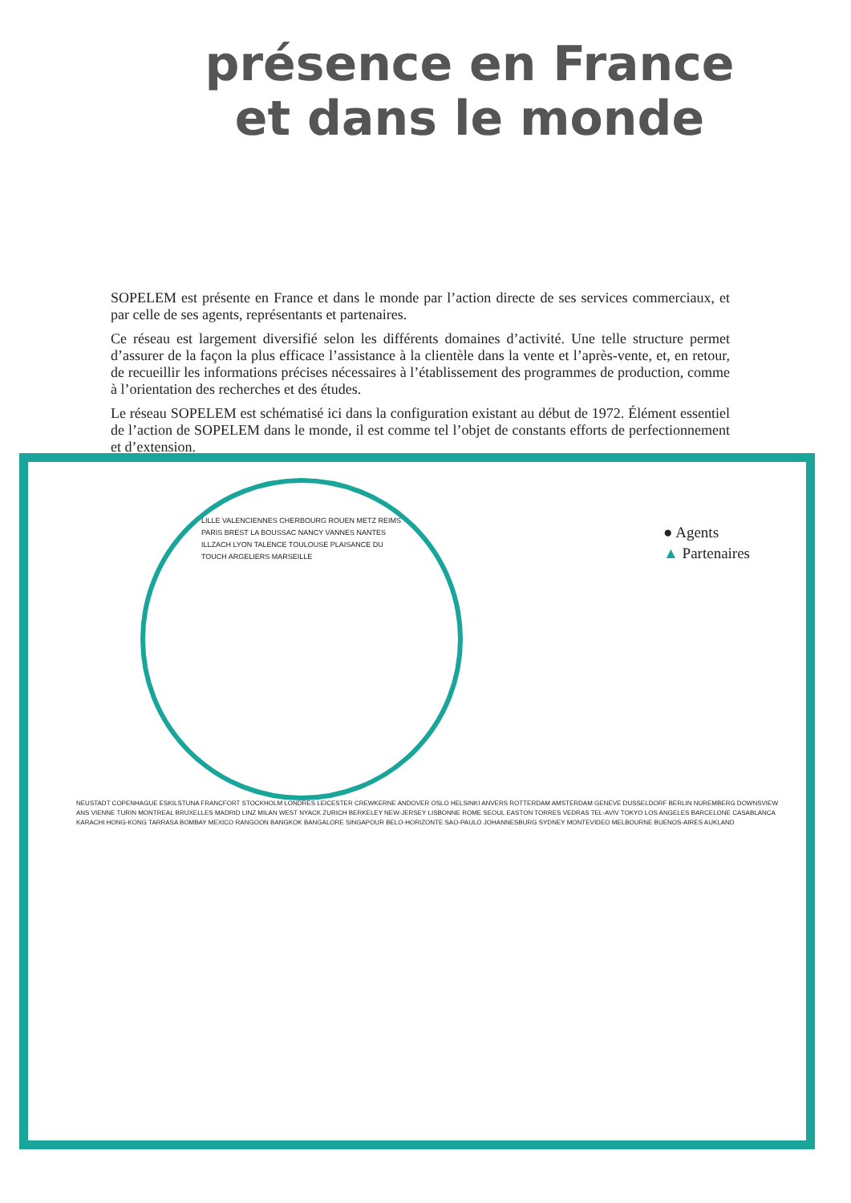présence en France
et dans le monde
SOPELEM est présente en France et dans le monde par l’action directe de ses services commerciaux, et par celle de ses agents, représentants et partenaires.
Ce réseau est largement diversifié selon les différents domaines d’activité. Une telle structure permet d’assurer de la façon la plus efficace l’assistance à la clientèle dans la vente et l’après-vente, et, en retour, de recueillir les informations précises nécessaires à l’établissement des programmes de production, comme à l’orientation des recherches et des études.
Le réseau SOPELEM est schématisé ici dans la configuration existant au début de 1972. Élément essentiel de l’action de SOPELEM dans le monde, il est comme tel l’objet de constants efforts de perfectionnement et d’extension.
● Agents
▲ Partenaires
LILLE VALENCIENNES CHERBOURG ROUEN METZ REIMS PARIS BREST LA BOUSSAC NANCY VANNES NANTES ILLZACH LYON TALENCE TOULOUSE PLAISANCE DU TOUCH ARGELIERS MARSEILLE
NEUSTADT COPENHAGUE ESKILSTUNA FRANCFORT STOCKHOLM LONDRES LEICESTER CREWKERNE ANDOVER OSLO HELSINKI ANVERS ROTTERDAM AMSTERDAM GENEVE DUSSELDORF BERLIN NUREMBERG DOWNSVIEW ANS VIENNE TURIN MONTREAL BRUXELLES MADRID LINZ MILAN WEST NYACK ZURICH BERKELEY NEW-JERSEY LISBONNE ROME SEOUL EASTON TORRES VEDRAS TEL-AVIV TOKYO LOS ANGELES BARCELONE CASABLANCA KARACHI HONG-KONG TARRASA BOMBAY MEXICO RANGOON BANGKOK BANGALORE SINGAPOUR BELO-HORIZONTE SAO-PAULO JOHANNESBURG SYDNEY MONTEVIDEO MELBOURNE BUENOS-AIRES AUKLAND